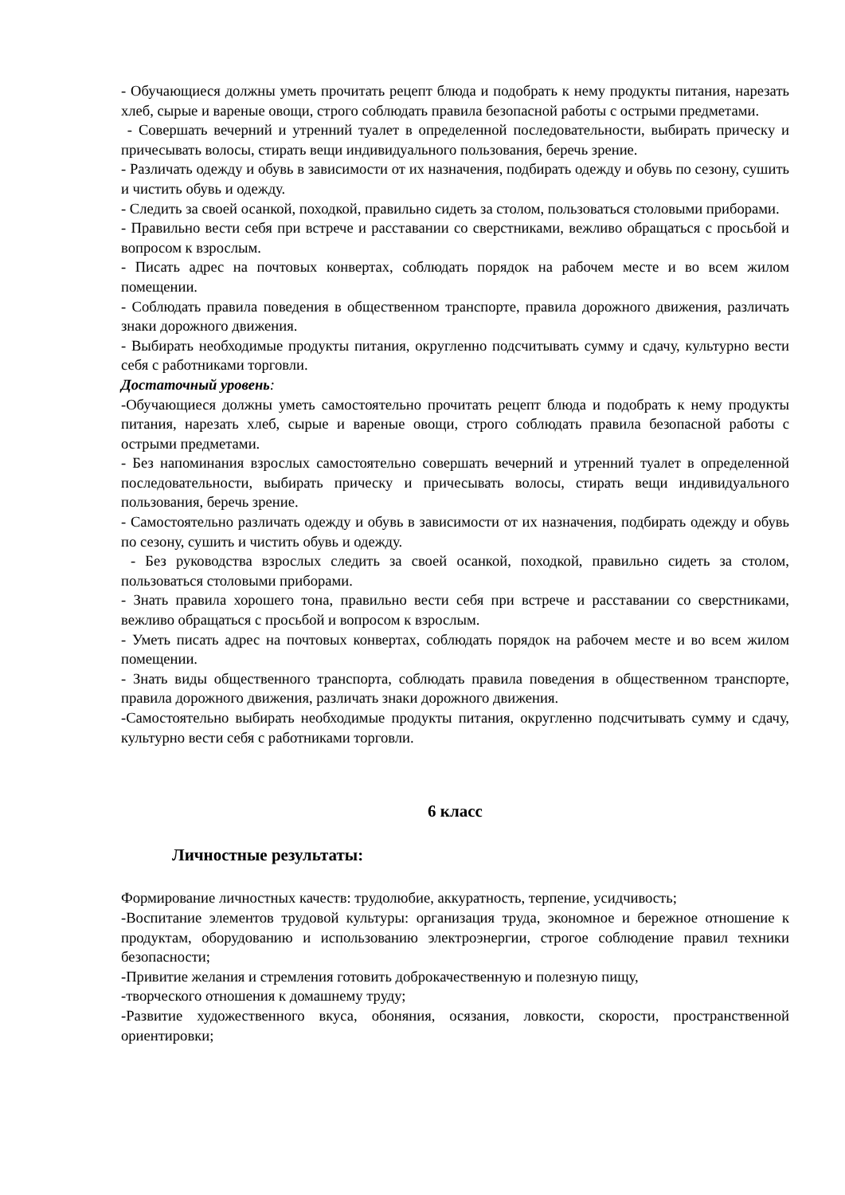- Обучающиеся должны уметь прочитать рецепт блюда и подобрать к нему продукты питания, нарезать хлеб, сырые и вареные овощи, строго соблюдать правила безопасной работы с острыми предметами.
- Совершать вечерний и утренний туалет в определенной последовательности, выбирать прическу и причесывать волосы, стирать вещи индивидуального пользования, беречь зрение.
- Различать одежду и обувь в зависимости от их назначения, подбирать одежду и обувь по сезону, сушить и чистить обувь и одежду.
- Следить за своей осанкой, походкой, правильно сидеть за столом, пользоваться столовыми приборами.
- Правильно вести себя при встрече и расставании со сверстниками, вежливо обращаться с просьбой и вопросом к взрослым.
- Писать адрес на почтовых конвертах, соблюдать порядок на рабочем месте и во всем жилом помещении.
- Соблюдать правила поведения в общественном транспорте, правила дорожного движения, различать знаки дорожного движения.
- Выбирать необходимые продукты питания, округленно подсчитывать сумму и сдачу, культурно вести себя с работниками торговли.
Достаточный уровень:
-Обучающиеся должны уметь самостоятельно прочитать рецепт блюда и подобрать к нему продукты питания, нарезать хлеб, сырые и вареные овощи, строго соблюдать правила безопасной работы с острыми предметами.
- Без напоминания взрослых самостоятельно совершать вечерний и утренний туалет в определенной последовательности, выбирать прическу и причесывать волосы, стирать вещи индивидуального пользования, беречь зрение.
- Самостоятельно различать одежду и обувь в зависимости от их назначения, подбирать одежду и обувь по сезону, сушить и чистить обувь и одежду.
- Без руководства взрослых следить за своей осанкой, походкой, правильно сидеть за столом, пользоваться столовыми приборами.
- Знать правила хорошего тона, правильно вести себя при встрече и расставании со сверстниками, вежливо обращаться с просьбой и вопросом к взрослым.
- Уметь писать адрес на почтовых конвертах, соблюдать порядок на рабочем месте и во всем жилом помещении.
- Знать виды общественного транспорта, соблюдать правила поведения в общественном транспорте, правила дорожного движения, различать знаки дорожного движения.
-Самостоятельно выбирать необходимые продукты питания, округленно подсчитывать сумму и сдачу, культурно вести себя с работниками торговли.
6 класс
Личностные результаты:
Формирование личностных качеств: трудолюбие, аккуратность, терпение, усидчивость;
-Воспитание элементов трудовой культуры: организация труда, экономное и бережное отношение к продуктам, оборудованию и использованию электроэнергии, строгое соблюдение правил техники безопасности;
-Привитие желания и стремления готовить доброкачественную и полезную пищу,
-творческого отношения к домашнему труду;
-Развитие художественного вкуса, обоняния, осязания, ловкости, скорости, пространственной ориентировки;